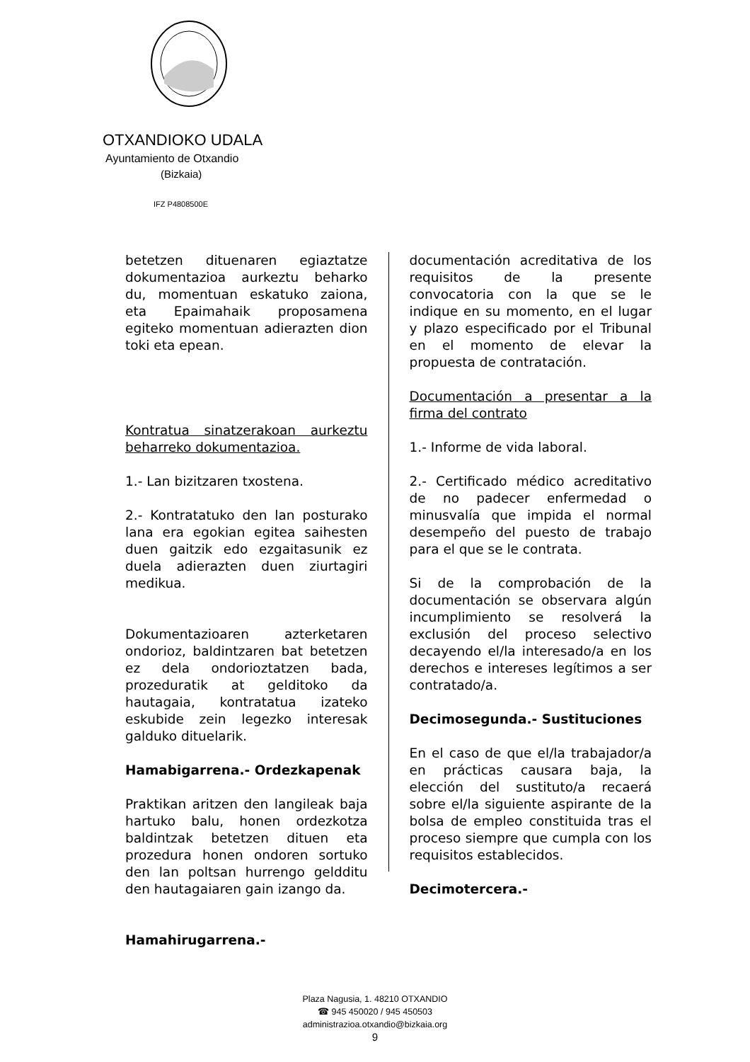OTXANDIOKO UDALA
Ayuntamiento de Otxandio
(Bizkaia)
IFZ P4808500E
betetzen dituenaren egiaztatze dokumentazioa aurkeztu beharko du, momentuan eskatuko zaiona, eta Epaimahaik proposamena egiteko momentuan adierazten dion toki eta epean.
Kontratua sinatzerakoan aurkeztu beharreko dokumentazioa.
1.- Lan bizitzaren txostena.
2.- Kontratatuko den lan posturako lana era egokian egitea saihesten duen gaitzik edo ezgaitasunik ez duela adierazten duen ziurtagiri medikua.
Dokumentazioaren azterketaren ondorioz, baldintzaren bat betetzen ez dela ondorioztatzen bada, prozeduratik at gelditoko da hautagaia, kontratatua izateko eskubide zein legezko interesak galduko dituelarik.
Hamabigarrena.- Ordezkapenak
Praktikan aritzen den langileak baja hartuko balu, honen ordezkotza baldintzak betetzen dituen eta prozedura honen ondoren sortuko den lan poltsan hurrengo geldditu den hautagaiaren gain izango da.
Hamahirugarrena.-
documentación acreditativa de los requisitos de la presente convocatoria con la que se le indique en su momento, en el lugar y plazo especificado por el Tribunal en el momento de elevar la propuesta de contratación.
Documentación a presentar a la firma del contrato
1.- Informe de vida laboral.
2.- Certificado médico acreditativo de no padecer enfermedad o minusvalía que impida el normal desempeño del puesto de trabajo para el que se le contrata.
Si de la comprobación de la documentación se observara algún incumplimiento se resolverá la exclusión del proceso selectivo decayendo el/la interesado/a en los derechos e intereses legítimos a ser contratado/a.
Decimosegunda.- Sustituciones
En el caso de que el/la trabajador/a en prácticas causara baja, la elección del sustituto/a recaerá sobre el/la siguiente aspirante de la bolsa de empleo constituida tras el proceso siempre que cumpla con los requisitos establecidos.
Decimotercera.-
Plaza Nagusia, 1. 48210 OTXANDIO
☎ 945 450020 / 945 450503
administrazioa.otxandio@bizkaia.org
9